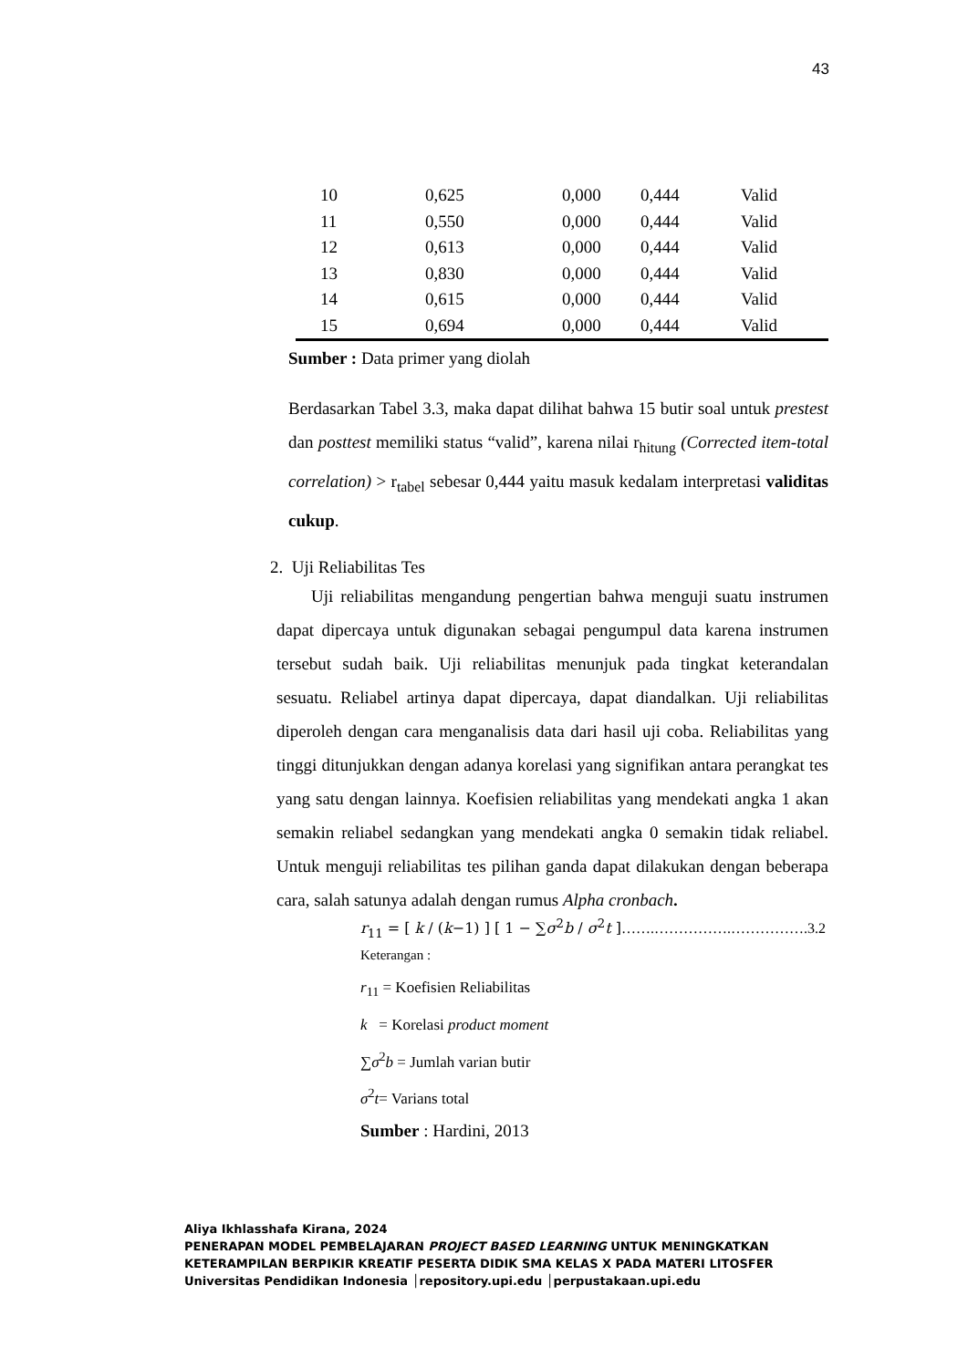43
| 10 | 0,625 | 0,000 | 0,444 | Valid |
| 11 | 0,550 | 0,000 | 0,444 | Valid |
| 12 | 0,613 | 0,000 | 0,444 | Valid |
| 13 | 0,830 | 0,000 | 0,444 | Valid |
| 14 | 0,615 | 0,000 | 0,444 | Valid |
| 15 | 0,694 | 0,000 | 0,444 | Valid |
Sumber : Data primer yang diolah
Berdasarkan Tabel 3.3, maka dapat dilihat bahwa 15 butir soal untuk prestest dan posttest memiliki status “valid”, karena nilai r<sub>hitung</sub> (Corrected item-total correlation) > r<sub>tabel</sub> sebesar 0,444 yaitu masuk kedalam interpretasi validitas cukup.
2. Uji Reliabilitas Tes
Uji reliabilitas mengandung pengertian bahwa menguji suatu instrumen dapat dipercaya untuk digunakan sebagai pengumpul data karena instrumen tersebut sudah baik. Uji reliabilitas menunjuk pada tingkat keterandalan sesuatu. Reliabel artinya dapat dipercaya, dapat diandalkan. Uji reliabilitas diperoleh dengan cara menganalisis data dari hasil uji coba. Reliabilitas yang tinggi ditunjukkan dengan adanya korelasi yang signifikan antara perangkat tes yang satu dengan lainnya. Koefisien reliabilitas yang mendekati angka 1 akan semakin reliabel sedangkan yang mendekati angka 0 semakin tidak reliabel. Untuk menguji reliabilitas tes pilihan ganda dapat dilakukan dengan beberapa cara, salah satunya adalah dengan rumus Alpha cronbach.
r<sub>11</sub> = [ k / (k−1) ] [ 1 − ∑σ<sup>2</sup>b / σ<sup>2</sup>t ]…….…………….…………….3.2
Keterangan :
r<sub>11</sub> = Koefisien Reliabilitas
k = Korelasi product moment
∑σ<sup>2</sup>b = Jumlah varian butir
σ<sup>2</sup>t= Varians total
Sumber : Hardini, 2013
Aliya Ikhlasshafa Kirana, 2024
PENERAPAN MODEL PEMBELAJARAN PROJECT BASED LEARNING UNTUK MENINGKATKAN
KETERAMPILAN BERPIKIR KREATIF PESERTA DIDIK SMA KELAS X PADA MATERI LITOSFER
Universitas Pendidikan Indonesia │repository.upi.edu │perpustakaan.upi.edu